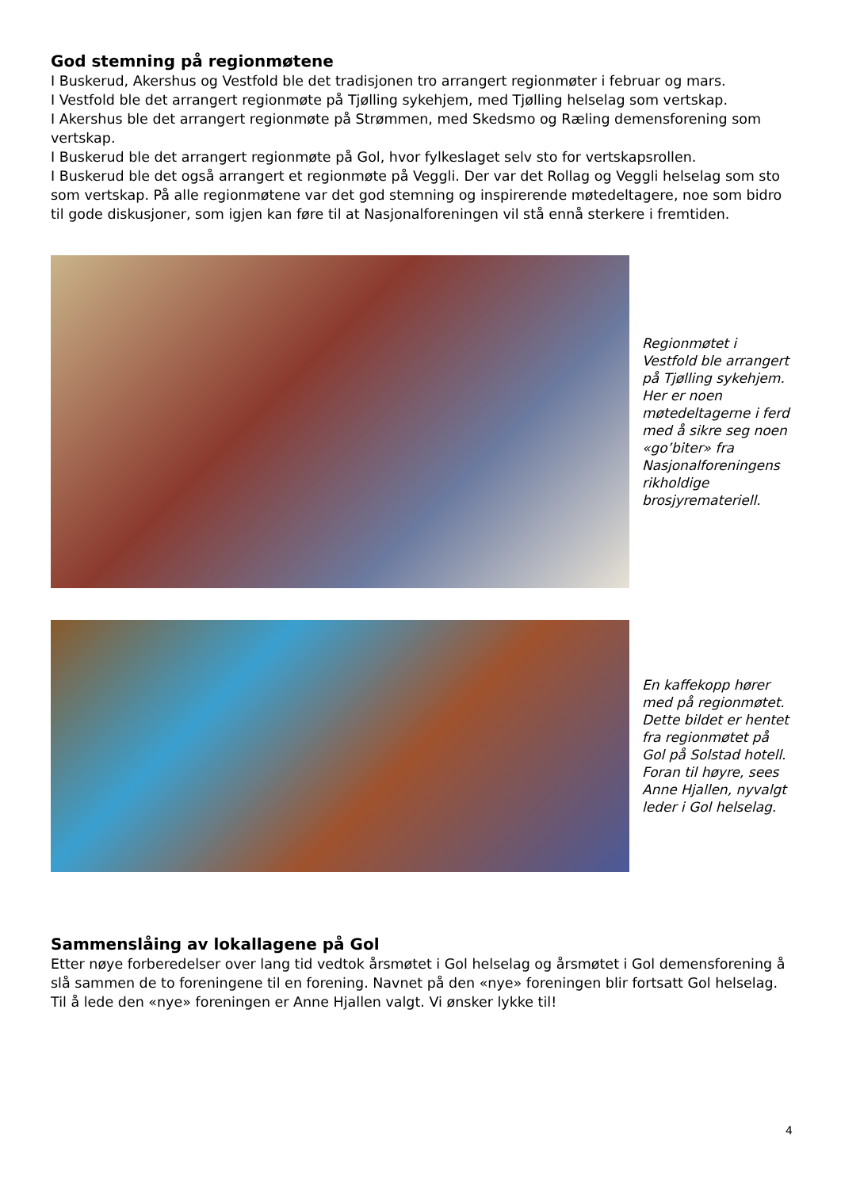God stemning på regionmøtene
I Buskerud, Akershus og Vestfold ble det tradisjonen tro arrangert regionmøter i februar og mars.
I Vestfold ble det arrangert regionmøte på Tjølling sykehjem, med Tjølling helselag som vertskap.
I Akershus ble det arrangert regionmøte på Strømmen, med Skedsmo og Ræling demensforening som vertskap.
I Buskerud ble det arrangert regionmøte på Gol, hvor fylkeslaget selv sto for vertskapsrollen.
I Buskerud ble det også arrangert et regionmøte på Veggli. Der var det Rollag og Veggli helselag som sto som vertskap. På alle regionmøtene var det god stemning og inspirerende møtedeltagere, noe som bidro til gode diskusjoner, som igjen kan føre til at Nasjonalforeningen vil stå ennå sterkere i fremtiden.
Regionmøtet i Vestfold ble arrangert på Tjølling sykehjem. Her er noen møtedeltagerne i ferd med å sikre seg noen «go’biter» fra Nasjonalforeningens rikholdige brosjyremateriell.
En kaffekopp hører med på regionmøtet. Dette bildet er hentet fra regionmøtet på Gol på Solstad hotell. Foran til høyre, sees Anne Hjallen, nyvalgt leder i Gol helselag.
Sammenslåing av lokallagene på Gol
Etter nøye forberedelser over lang tid vedtok årsmøtet i Gol helselag og årsmøtet i Gol demensforening å slå sammen de to foreningene til en forening. Navnet på den «nye» foreningen blir fortsatt Gol helselag. Til å lede den «nye» foreningen er Anne Hjallen valgt. Vi ønsker lykke til!
4